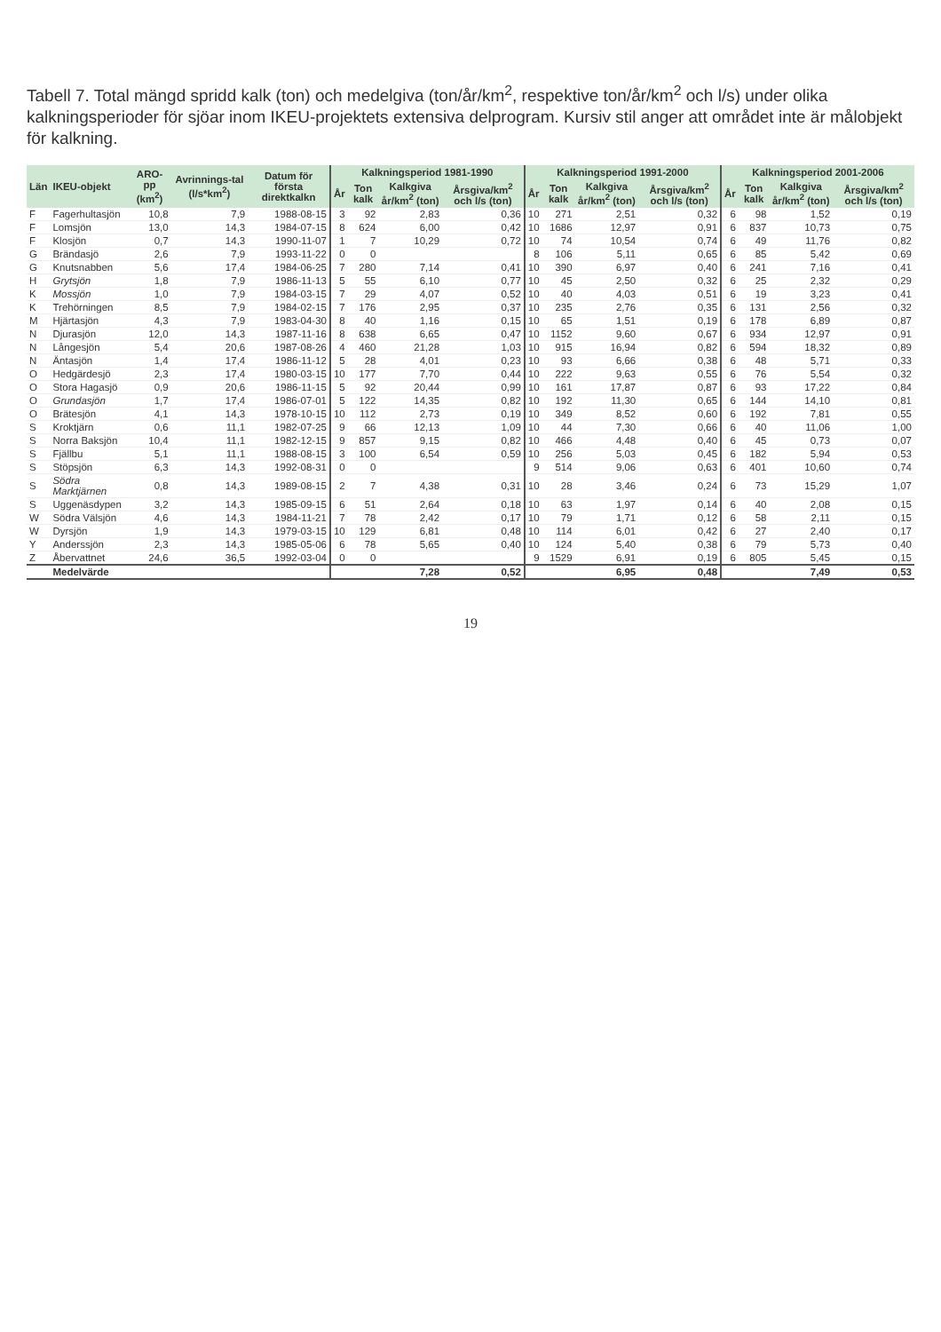Tabell 7. Total mängd spridd kalk (ton) och medelgiva (ton/år/km<sup>2</sup>, respektive ton/år/km<sup>2</sup> och l/s) under olika kalkningsperioder för sjöar inom IKEU-projektets extensiva delprogram. Kursiv stil anger att området inte är målobjekt för kalkning.
| Län | IKEU-objekt | ARO-pp (km<sup>2</sup>) | Avrinnings-tal (l/s*km<sup>2</sup>) | Datum för första direktkalkn | Kalkningsperiod 1981-1990 | | | | Kalkningsperiod 1991-2000 | | | | Kalkningsperiod 2001-2006 | | | |
| --- | --- | --- | --- | --- | --- | --- | --- | --- | --- | --- | --- | --- | --- | --- | --- | --- |
| | | | | | År | Ton kalk | Kalkgiva år/km<sup>2</sup> (ton) | Årsgiva/km<sup>2</sup> och l/s (ton) | År | Ton kalk | Kalkgiva år/km<sup>2</sup> (ton) | Årsgiva/km<sup>2</sup> och l/s (ton) | År | Ton kalk | Kalkgiva år/km<sup>2</sup> (ton) | Årsgiva/km<sup>2</sup> och l/s (ton) |
| F | Fagerhultasjön | 10,8 | 7,9 | 1988-08-15 | 3 | 92 | 2,83 | 0,36 | 10 | 271 | 2,51 | 0,32 | 6 | 98 | 1,52 | 0,19 |
| F | Lomsjön | 13,0 | 14,3 | 1984-07-15 | 8 | 624 | 6,00 | 0,42 | 10 | 1686 | 12,97 | 0,91 | 6 | 837 | 10,73 | 0,75 |
| F | Klosjön | 0,7 | 14,3 | 1990-11-07 | 1 | 7 | 10,29 | 0,72 | 10 | 74 | 10,54 | 0,74 | 6 | 49 | 11,76 | 0,82 |
| G | Brändasjö | 2,6 | 7,9 | 1993-11-22 | 0 | 0 | | | 8 | 106 | 5,11 | 0,65 | 6 | 85 | 5,42 | 0,69 |
| G | Knutsnabben | 5,6 | 17,4 | 1984-06-25 | 7 | 280 | 7,14 | 0,41 | 10 | 390 | 6,97 | 0,40 | 6 | 241 | 7,16 | 0,41 |
| H | Grytsjön | 1,8 | 7,9 | 1986-11-13 | 5 | 55 | 6,10 | 0,77 | 10 | 45 | 2,50 | 0,32 | 6 | 25 | 2,32 | 0,29 |
| K | Mossjön | 1,0 | 7,9 | 1984-03-15 | 7 | 29 | 4,07 | 0,52 | 10 | 40 | 4,03 | 0,51 | 6 | 19 | 3,23 | 0,41 |
| K | Trehörningen | 8,5 | 7,9 | 1984-02-15 | 7 | 176 | 2,95 | 0,37 | 10 | 235 | 2,76 | 0,35 | 6 | 131 | 2,56 | 0,32 |
| M | Hjärtasjön | 4,3 | 7,9 | 1983-04-30 | 8 | 40 | 1,16 | 0,15 | 10 | 65 | 1,51 | 0,19 | 6 | 178 | 6,89 | 0,87 |
| N | Djurasjön | 12,0 | 14,3 | 1987-11-16 | 8 | 638 | 6,65 | 0,47 | 10 | 1152 | 9,60 | 0,67 | 6 | 934 | 12,97 | 0,91 |
| N | Långesjön | 5,4 | 20,6 | 1987-08-26 | 4 | 460 | 21,28 | 1,03 | 10 | 915 | 16,94 | 0,82 | 6 | 594 | 18,32 | 0,89 |
| N | Äntasjön | 1,4 | 17,4 | 1986-11-12 | 5 | 28 | 4,01 | 0,23 | 10 | 93 | 6,66 | 0,38 | 6 | 48 | 5,71 | 0,33 |
| O | Hedgärdesjö | 2,3 | 17,4 | 1980-03-15 | 10 | 177 | 7,70 | 0,44 | 10 | 222 | 9,63 | 0,55 | 6 | 76 | 5,54 | 0,32 |
| O | Stora Hagasjö | 0,9 | 20,6 | 1986-11-15 | 5 | 92 | 20,44 | 0,99 | 10 | 161 | 17,87 | 0,87 | 6 | 93 | 17,22 | 0,84 |
| O | Grundasjön | 1,7 | 17,4 | 1986-07-01 | 5 | 122 | 14,35 | 0,82 | 10 | 192 | 11,30 | 0,65 | 6 | 144 | 14,10 | 0,81 |
| O | Brätesjön | 4,1 | 14,3 | 1978-10-15 | 10 | 112 | 2,73 | 0,19 | 10 | 349 | 8,52 | 0,60 | 6 | 192 | 7,81 | 0,55 |
| S | Kroktjärn | 0,6 | 11,1 | 1982-07-25 | 9 | 66 | 12,13 | 1,09 | 10 | 44 | 7,30 | 0,66 | 6 | 40 | 11,06 | 1,00 |
| S | Norra Baksjön | 10,4 | 11,1 | 1982-12-15 | 9 | 857 | 9,15 | 0,82 | 10 | 466 | 4,48 | 0,40 | 6 | 45 | 0,73 | 0,07 |
| S | Fjällbu | 5,1 | 11,1 | 1988-08-15 | 3 | 100 | 6,54 | 0,59 | 10 | 256 | 5,03 | 0,45 | 6 | 182 | 5,94 | 0,53 |
| S | Stöpsjön | 6,3 | 14,3 | 1992-08-31 | 0 | 0 | | | 9 | 514 | 9,06 | 0,63 | 6 | 401 | 10,60 | 0,74 |
| S | Södra Marktjärnen | 0,8 | 14,3 | 1989-08-15 | 2 | 7 | 4,38 | 0,31 | 10 | 28 | 3,46 | 0,24 | 6 | 73 | 15,29 | 1,07 |
| S | Uggenäsdypen | 3,2 | 14,3 | 1985-09-15 | 6 | 51 | 2,64 | 0,18 | 10 | 63 | 1,97 | 0,14 | 6 | 40 | 2,08 | 0,15 |
| W | Södra Välsjön | 4,6 | 14,3 | 1984-11-21 | 7 | 78 | 2,42 | 0,17 | 10 | 79 | 1,71 | 0,12 | 6 | 58 | 2,11 | 0,15 |
| W | Dyrsjön | 1,9 | 14,3 | 1979-03-15 | 10 | 129 | 6,81 | 0,48 | 10 | 114 | 6,01 | 0,42 | 6 | 27 | 2,40 | 0,17 |
| Y | Anderssjön | 2,3 | 14,3 | 1985-05-06 | 6 | 78 | 5,65 | 0,40 | 10 | 124 | 5,40 | 0,38 | 6 | 79 | 5,73 | 0,40 |
| Z | Åbervattnet | 24,6 | 36,5 | 1992-03-04 | 0 | 0 | | | 9 | 1529 | 6,91 | 0,19 | 6 | 805 | 5,45 | 0,15 |
| | Medelvärde | | | | | | 7,28 | 0,52 | | | 6,95 | 0,48 | | | 7,49 | 0,53 |
19